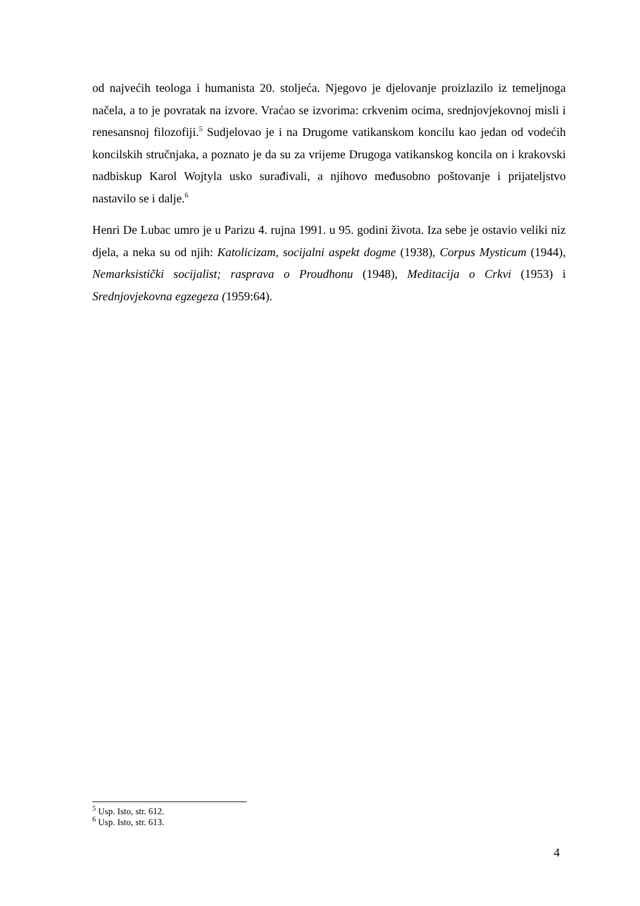od najvećih teologa i humanista 20. stoljeća. Njegovo je djelovanje proizlazilo iz temeljnoga načela, a to je povratak na izvore. Vraćao se izvorima: crkvenim ocima, srednjovjekovnoj misli i renesansnoj filozofiji.<sup>5</sup> Sudjelovao je i na Drugome vatikanskom koncilu kao jedan od vodećih koncilskih stručnjaka, a poznato je da su za vrijeme Drugoga vatikanskog koncila on i krakovski nadbiskup Karol Wojtyla usko surađivali, a njihovo međusobno poštovanje i prijateljstvo nastavilo se i dalje.<sup>6</sup>
Henri De Lubac umro je u Parizu 4. rujna 1991. u 95. godini života. Iza sebe je ostavio veliki niz djela, a neka su od njih: Katolicizam, socijalni aspekt dogme (1938), Corpus Mysticum (1944), Nemarksistički socijalist; rasprava o Proudhonu (1948), Meditacija o Crkvi (1953) i Srednjovjekovna egzegeza (1959:64).
<sup>5</sup> Usp. Isto, str. 612.
<sup>6</sup> Usp. Isto, str. 613.
4